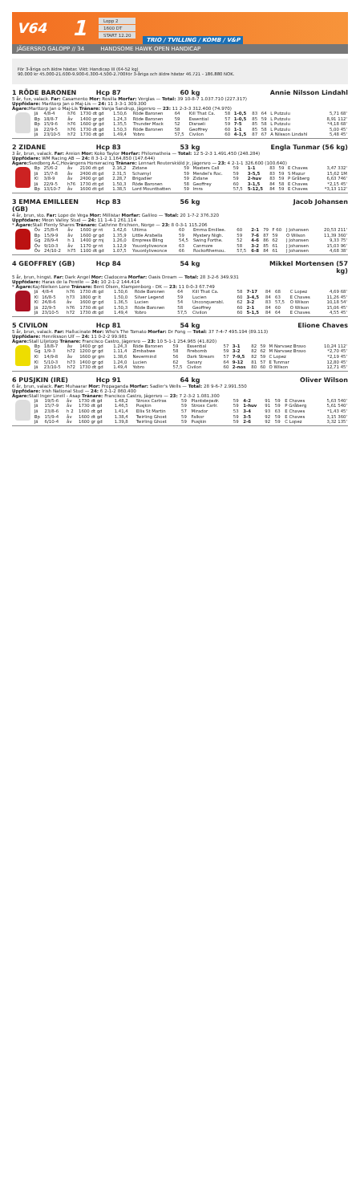V64 1
Lopp 2
1600 DT
START 12.20
TRIO / TVILLING / KOMB / V&P
JÄGERSRO GALOPP // 34 HANDSOME HAWK OPEN HANDICAP
För 3-åriga och äldre hästar. Vikt: Handicap III (64-52 kg)
90.000 kr 45.000-21.600-9.900-6.300-4.500-2.700För 3-åriga och äldre hästar 46.721 - 186.880 NOK.
1 RÖDE BARONEN Hcp 87 60 kg Annie Nilsson Lindahl
5 år, fux, valack. Far: Casamento Mor: Rosilla Morfar: Verglas — Total: 39 10-8-7 1.037.710 (227.317)
Uppfödare: Marttorp Jan o Maj-Lis — 24: 11 3-3-1 309.300
Ägare: Marttorp Jan o Maj-Lis Tränare: Vanja Sandrup, Jägersro — 23: 11 2-3-3 312.400 (74.970)
| Jä | 4/8-4 | h76 | 1730 dt gd | 1.50,6 | Röde Baronen | 64 | Kill That Ca. | 58 | 1-0,5 | 83 | 64 | L Putzulu | 5,71 68' |
| Bp | 18/8-7 | åv | 1400 gr gd | 1.24,3 | Röde Baronen | 59 | Essential | 57 | 1-0,5 | 85 | 59 | L Putzulu | 8,91 112' |
| Bp | 15/9-6 | h76 | 1600 gr gd | 1.35,5 | Thunder Mack | 52 | Disraeli | 59 | 7-5 | 85 | 58 | L Putzulu | *4,18 68' |
| Jä | 22/9-5 | h76 | 1730 dt gd | 1.50,3 | Röde Baronen | 58 | Geoffrey | 60 | 1-1 | 85 | 58 | L Putzulu | 5,00 45' |
| Jä | 23/10-5 | h72 | 1730 dt gd | 1.49,4 | Yobro | 57,5 | Civilon | 60 | 4-1,5 | 87 | 67 | A Nilsson Lindahl | 5,48 45' |
2 ZIDANE Hcp 83 53 kg Engla Tunmar (56 kg)
3 år, brun, valack. Far: Areion Mor: Koko Taylor Morfar: Philomatheia — Total: 12 5-2-3 1.491.450 (248.284)
Uppfödare: WM Racing AB — 24: 8 3-1-2 1.164.850 (147.644)
Ägare: Svedberg A-C,Hovängens Horseracing Tränare: Lennart Reuterskiöld Jr, Jägersro — 23: 4 2-1-1 326.600 (100.640)
| Bp | 25/6-2 | åv | 2100 dt gd | 2.16,2 | Zidane | 59 | Masters Call | 59 | 1-1 | 83 | 59 | E Chaves | 3,47 332' |
| Jä | 15/7-8 | åv | 2400 dt gd | 2.31,5 | Schamyl | 59 | Mendel's Roc. | 59 | 3-5,5 | 83 | 59 | S Mazur | 15,62 1M |
| Kl | 3/8-9 | åv | 2400 gr gd | 2.28,7 | Brigadier | 59 | Zidane | 59 | 2-huv | 83 | 59 | P Gråberg | 6,63 746' |
| Jä | 22/9-5 | h76 | 1730 dt gd | 1.50,3 | Röde Baronen | 58 | Geoffrey | 60 | 3-1,5 | 84 | 58 | E Chaves | *2,15 45' |
| Bp | 13/10-7 | åv | 1600 dt gd | 1.38,5 | Lord Mountbatten | 59 | Imra | 57,5 | 5-12,5 | 84 | 59 | E Chaves | *3,13 112' |
3 EMMA EMILLEEN (GB) Hcp 83 56 kg Jacob Johansen
4 år, brun, sto. Far: Lope de Vega Mor: Millistar Morfar: Galileo — Total: 20 1-7-2 376.320
Uppfödare: Meon Valley Stud — 24: 11 1-4-1 261.114
* Ägare: Stall Plenty Shares Tränare: Cathrine Erichsen, Norge — 23: 8 0-3-1 115.206
| Öv | 25/8-4 | åv | 1600 gr nt | 1.42,6 | Ultima | 60 | Emma Emillee. | 60 | 2-1 | 79 | F 60 | J Johansen | 20,53 211' |
| Bp | 15/9-9 | åv | 1600 gr gd | 1.35,9 | Little Arabella | 59 | Mystery Nigh. | 59 | 7-6 | 87 | 59 | O Wilson | 11,39 360' |
| Gg | 28/9-4 | h 1 | 1400 gr mj | 1.26,0 | Empress Bling | 54,5 | Swing Forthe. | 52 | 4-6 | 86 | 62 | J Johansen | 9,33 75' |
| Öv | 9/10-3 | åv | 1170 gr nt | 1.12,9 | Youonlyliveonce | 63 | Canmore | 58 | 3-2 | 85 | 61 | J Johansen | 15,03 96' |
| Öv | 24/10-2 | h75 | 1100 dt gd | 1.07,5 | Youonlyliveonce | 66 | Rockofthemou. | 57,5 | 6-8 | 84 | 61 | J Johansen | 4,68 38' |
4 GEOFFREY (GB) Hcp 84 54 kg Mikkel Mortensen (57 kg)
5 år, brun, hingst. Far: Dark Angel Mor: Cladocera Morfar: Oasis Dream — Total: 28 3-2-6 349.931
Uppfödare: Haras de la Perelle — 24: 10 2-1-2 144.414
* Ägare: Kaj-Nielsen Lone Tränare: Bent Olsen, Klampenborg - DK — 23: 11 0-0-3 67.749
| Jä | 4/8-4 | h76 | 1730 dt gd | 1.50,6 | Röde Baronen | 64 | Kill That Ca. | 58 | 7-17 | 84 | 68 | C Lopez | 4,69 68' |
| Kl | 16/8-5 | h73 | 1800 gr lt | 1.50,0 | Silver Legend | 59 | Lucien | 60 | 3-4,5 | 84 | 63 | E Chaves | 11,26 45' |
| Kl | 24/8-6 | åv | 1600 gr gd | 1.36,5 | Lucien | 54 | Unconquerabl. | 62 | 3-2 | 83 | 57,5 | O Wilson | 10,18 54' |
| Jä | 22/9-5 | h76 | 1730 dt gd | 1.50,3 | Röde Baronen | 58 | Geoffrey | 60 | 2-1 | 84 | 60 | O Wilson | 15,06 45' |
| Jä | 23/10-5 | h72 | 1730 dt gd | 1.49,4 | Yobro | 57,5 | Civilon | 60 | 5-1,5 | 84 | 64 | E Chaves | 4,55 45' |
5 CIVILON Hcp 81 54 kg Elione Chaves
5 år, brun, valack. Far: Hallucinate Mor: Who's The Tomato Morfar: Dr Fong — Total: 37 7-4-7 495.194 (89.113)
Uppfödare: Henriksson Ulf — 24: 11 0-2-2 99.981
Ägare: Stall Liljetorp Tränare: Francisco Castro, Jägersro — 23: 10 5-1-1 254.965 (41.820)
| Bp | 18/8-7 | åv | 1400 gr gd | 1.24,3 | Röde Baronen | 59 | Essential | 57 | 3-1 | 82 | 59 | M Narvaez Bravo | 10,24 112' |
| Gg | 1/9-3 | h72 | 1200 gr gd | 1.11,4 | Zimbabwe | 58 | Firebomb | 59 | 3-2 | 82 | 62 | M Narvaez Bravo | *2,70 45' |
| Kl | 14/9-8 | åv | 1600 gr gm | 1.38,6 | Nevermind | 56 | Dark Stream | 57 | 7-9,5 | 82 | 59 | C Lopez | *2,19 45' |
| Kl | 5/10-3 | h73 | 1400 gr gd | 1.24,0 | Lucien | 62 | Sanary | 64 | 9-12 | 81 | 57 | E Tunmar | 12,80 45' |
| Jä | 23/10-5 | h72 | 1730 dt gd | 1.49,4 | Yobro | 57,5 | Civilon | 60 | 2-nos | 80 | 60 | O Wilson | 12,71 45' |
6 PUSJKIN (IRE) Hcp 91 64 kg Oliver Wilson
6 år, brun, valack. Far: Muhaarar Mor: Propaganda Morfar: Sadler's Wells — Total: 28 9-6-7 2.991.550
Uppfödare: Irish National Stud — 24: 6 2-1-2 860.400
Ägare: Stall Inger Linell - Asap Tränare: Francisco Castro, Jägersro — 23: 7 2-3-2 1.081.300
| Jä | 19/5-6 | åv | 1730 dt gd | 1.48,2 | Stroxx Carlras | 59 | Plantstepsdr. | 59 | 4-2 | 91 | 59 | E Chaves | 5,63 540' |
| Jä | 15/7-9 | åv | 1730 dt gd | 1.46,5 | Pusjkin | 59 | Stroxx Carlr. | 59 | 1-huv | 91 | 59 | P Gråberg | 5,61 540' |
| Jä | 23/8-6 | h 2 | 1600 dt gd | 1.41,4 | Ellis St Martin | 57 | Mirador | 53 | 3-4 | 93 | 63 | E Chaves | *1,43 45' |
| Bp | 15/9-4 | åv | 1600 dt gd | 1.38,4 | Twirling Ghost | 59 | Falkor | 59 | 3-5 | 92 | 59 | E Chaves | 3,15 360' |
| Jä | 6/10-4 | åv | 1600 gr gd | 1.39,8 | Twirling Ghost | 59 | Pusjkin | 59 | 2-6 | 92 | 59 | C Lopez | 3,32 135' |